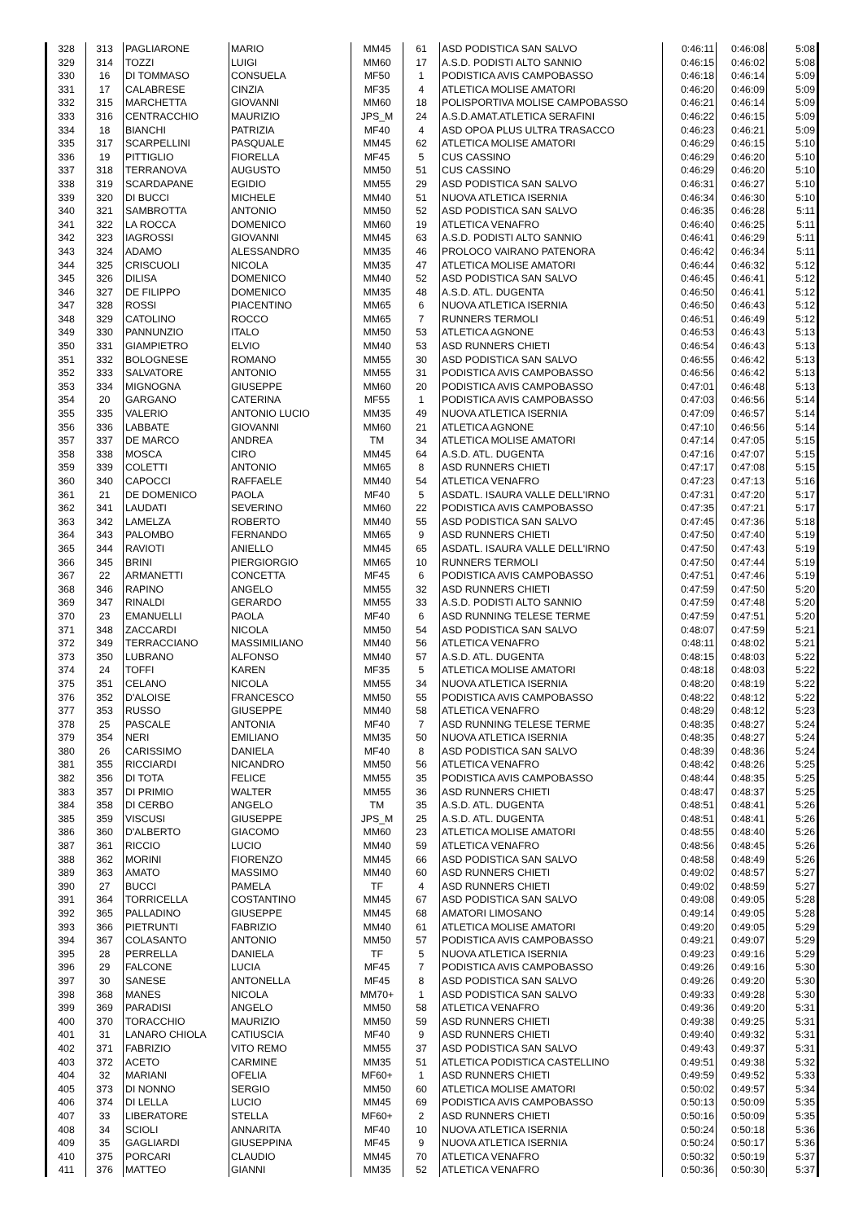| 328 | 313 | PAGLIARONE | MARIO | MM45 | 61 | ASD PODISTICA SAN SALVO | 0:46:11 | 0:46:08 | 5:08 |
| 329 | 314 | TOZZI | LUIGI | MM60 | 17 | A.S.D. PODISTI ALTO SANNIO | 0:46:15 | 0:46:02 | 5:08 |
| 330 | 16 | DI TOMMASO | CONSUELA | MF50 | 1 | PODISTICA AVIS CAMPOBASSO | 0:46:18 | 0:46:14 | 5:09 |
| 331 | 17 | CALABRESE | CINZIA | MF35 | 4 | ATLETICA MOLISE AMATORI | 0:46:20 | 0:46:09 | 5:09 |
| 332 | 315 | MARCHETTA | GIOVANNI | MM60 | 18 | POLISPORTIVA MOLISE CAMPOBASSO | 0:46:21 | 0:46:14 | 5:09 |
| 333 | 316 | CENTRACCHIO | MAURIZIO | JPS_M | 24 | A.S.D.AMAT.ATLETICA SERAFINI | 0:46:22 | 0:46:15 | 5:09 |
| 334 | 18 | BIANCHI | PATRIZIA | MF40 | 4 | ASD OPOA PLUS ULTRA TRASACCO | 0:46:23 | 0:46:21 | 5:09 |
| 335 | 317 | SCARPELLINI | PASQUALE | MM45 | 62 | ATLETICA MOLISE AMATORI | 0:46:29 | 0:46:15 | 5:10 |
| 336 | 19 | PITTIGLIO | FIORELLA | MF45 | 5 | CUS CASSINO | 0:46:29 | 0:46:20 | 5:10 |
| 337 | 318 | TERRANOVA | AUGUSTO | MM50 | 51 | CUS CASSINO | 0:46:29 | 0:46:20 | 5:10 |
| 338 | 319 | SCARDAPANE | EGIDIO | MM55 | 29 | ASD PODISTICA SAN SALVO | 0:46:31 | 0:46:27 | 5:10 |
| 339 | 320 | DI BUCCI | MICHELE | MM40 | 51 | NUOVA ATLETICA ISERNIA | 0:46:34 | 0:46:30 | 5:10 |
| 340 | 321 | SAMBROTTA | ANTONIO | MM50 | 52 | ASD PODISTICA SAN SALVO | 0:46:35 | 0:46:28 | 5:11 |
| 341 | 322 | LA ROCCA | DOMENICO | MM60 | 19 | ATLETICA VENAFRO | 0:46:40 | 0:46:25 | 5:11 |
| 342 | 323 | IAGROSSI | GIOVANNI | MM45 | 63 | A.S.D. PODISTI ALTO SANNIO | 0:46:41 | 0:46:29 | 5:11 |
| 343 | 324 | ADAMO | ALESSANDRO | MM35 | 46 | PROLOCO VAIRANO PATENORA | 0:46:42 | 0:46:34 | 5:11 |
| 344 | 325 | CRISCUOLI | NICOLA | MM35 | 47 | ATLETICA MOLISE AMATORI | 0:46:44 | 0:46:32 | 5:12 |
| 345 | 326 | DILISA | DOMENICO | MM40 | 52 | ASD PODISTICA SAN SALVO | 0:46:45 | 0:46:41 | 5:12 |
| 346 | 327 | DE FILIPPO | DOMENICO | MM35 | 48 | A.S.D. ATL. DUGENTA | 0:46:50 | 0:46:41 | 5:12 |
| 347 | 328 | ROSSI | PIACENTINO | MM65 | 6 | NUOVA ATLETICA ISERNIA | 0:46:50 | 0:46:43 | 5:12 |
| 348 | 329 | CATOLINO | ROCCO | MM65 | 7 | RUNNERS TERMOLI | 0:46:51 | 0:46:49 | 5:12 |
| 349 | 330 | PANNUNZIO | ITALO | MM50 | 53 | ATLETICA AGNONE | 0:46:53 | 0:46:43 | 5:13 |
| 350 | 331 | GIAMPIETRO | ELVIO | MM40 | 53 | ASD RUNNERS CHIETI | 0:46:54 | 0:46:43 | 5:13 |
| 351 | 332 | BOLOGNESE | ROMANO | MM55 | 30 | ASD PODISTICA SAN SALVO | 0:46:55 | 0:46:42 | 5:13 |
| 352 | 333 | SALVATORE | ANTONIO | MM55 | 31 | PODISTICA AVIS CAMPOBASSO | 0:46:56 | 0:46:42 | 5:13 |
| 353 | 334 | MIGNOGNA | GIUSEPPE | MM60 | 20 | PODISTICA AVIS CAMPOBASSO | 0:47:01 | 0:46:48 | 5:13 |
| 354 | 20 | GARGANO | CATERINA | MF55 | 1 | PODISTICA AVIS CAMPOBASSO | 0:47:03 | 0:46:56 | 5:14 |
| 355 | 335 | VALERIO | ANTONIO LUCIO | MM35 | 49 | NUOVA ATLETICA ISERNIA | 0:47:09 | 0:46:57 | 5:14 |
| 356 | 336 | LABBATE | GIOVANNI | MM60 | 21 | ATLETICA AGNONE | 0:47:10 | 0:46:56 | 5:14 |
| 357 | 337 | DE MARCO | ANDREA | TM | 34 | ATLETICA MOLISE AMATORI | 0:47:14 | 0:47:05 | 5:15 |
| 358 | 338 | MOSCA | CIRO | MM45 | 64 | A.S.D. ATL. DUGENTA | 0:47:16 | 0:47:07 | 5:15 |
| 359 | 339 | COLETTI | ANTONIO | MM65 | 8 | ASD RUNNERS CHIETI | 0:47:17 | 0:47:08 | 5:15 |
| 360 | 340 | CAPOCCI | RAFFAELE | MM40 | 54 | ATLETICA VENAFRO | 0:47:23 | 0:47:13 | 5:16 |
| 361 | 21 | DE DOMENICO | PAOLA | MF40 | 5 | ASDATL. ISAURA VALLE DELL'IRNO | 0:47:31 | 0:47:20 | 5:17 |
| 362 | 341 | LAUDATI | SEVERINO | MM60 | 22 | PODISTICA AVIS CAMPOBASSO | 0:47:35 | 0:47:21 | 5:17 |
| 363 | 342 | LAMELZA | ROBERTO | MM40 | 55 | ASD PODISTICA SAN SALVO | 0:47:45 | 0:47:36 | 5:18 |
| 364 | 343 | PALOMBO | FERNANDO | MM65 | 9 | ASD RUNNERS CHIETI | 0:47:50 | 0:47:40 | 5:19 |
| 365 | 344 | RAVIOTI | ANIELLO | MM45 | 65 | ASDATL. ISAURA VALLE DELL'IRNO | 0:47:50 | 0:47:43 | 5:19 |
| 366 | 345 | BRINI | PIERGIORGIO | MM65 | 10 | RUNNERS TERMOLI | 0:47:50 | 0:47:44 | 5:19 |
| 367 | 22 | ARMANETTI | CONCETTA | MF45 | 6 | PODISTICA AVIS CAMPOBASSO | 0:47:51 | 0:47:46 | 5:19 |
| 368 | 346 | RAPINO | ANGELO | MM55 | 32 | ASD RUNNERS CHIETI | 0:47:59 | 0:47:50 | 5:20 |
| 369 | 347 | RINALDI | GERARDO | MM55 | 33 | A.S.D. PODISTI ALTO SANNIO | 0:47:59 | 0:47:48 | 5:20 |
| 370 | 23 | EMANUELLI | PAOLA | MF40 | 6 | ASD RUNNING TELESE TERME | 0:47:59 | 0:47:51 | 5:20 |
| 371 | 348 | ZACCARDI | NICOLA | MM50 | 54 | ASD PODISTICA SAN SALVO | 0:48:07 | 0:47:59 | 5:21 |
| 372 | 349 | TERRACCIANO | MASSIMILIANO | MM40 | 56 | ATLETICA VENAFRO | 0:48:11 | 0:48:02 | 5:21 |
| 373 | 350 | LUBRANO | ALFONSO | MM40 | 57 | A.S.D. ATL. DUGENTA | 0:48:15 | 0:48:03 | 5:22 |
| 374 | 24 | TOFFI | KAREN | MF35 | 5 | ATLETICA MOLISE AMATORI | 0:48:18 | 0:48:03 | 5:22 |
| 375 | 351 | CELANO | NICOLA | MM55 | 34 | NUOVA ATLETICA ISERNIA | 0:48:20 | 0:48:19 | 5:22 |
| 376 | 352 | D'ALOISE | FRANCESCO | MM50 | 55 | PODISTICA AVIS CAMPOBASSO | 0:48:22 | 0:48:12 | 5:22 |
| 377 | 353 | RUSSO | GIUSEPPE | MM40 | 58 | ATLETICA VENAFRO | 0:48:29 | 0:48:12 | 5:23 |
| 378 | 25 | PASCALE | ANTONIA | MF40 | 7 | ASD RUNNING TELESE TERME | 0:48:35 | 0:48:27 | 5:24 |
| 379 | 354 | NERI | EMILIANO | MM35 | 50 | NUOVA ATLETICA ISERNIA | 0:48:35 | 0:48:27 | 5:24 |
| 380 | 26 | CARISSIMO | DANIELA | MF40 | 8 | ASD PODISTICA SAN SALVO | 0:48:39 | 0:48:36 | 5:24 |
| 381 | 355 | RICCIARDI | NICANDRO | MM50 | 56 | ATLETICA VENAFRO | 0:48:42 | 0:48:26 | 5:25 |
| 382 | 356 | DI TOTA | FELICE | MM55 | 35 | PODISTICA AVIS CAMPOBASSO | 0:48:44 | 0:48:35 | 5:25 |
| 383 | 357 | DI PRIMIO | WALTER | MM55 | 36 | ASD RUNNERS CHIETI | 0:48:47 | 0:48:37 | 5:25 |
| 384 | 358 | DI CERBO | ANGELO | TM | 35 | A.S.D. ATL. DUGENTA | 0:48:51 | 0:48:41 | 5:26 |
| 385 | 359 | VISCUSI | GIUSEPPE | JPS_M | 25 | A.S.D. ATL. DUGENTA | 0:48:51 | 0:48:41 | 5:26 |
| 386 | 360 | D'ALBERTO | GIACOMO | MM60 | 23 | ATLETICA MOLISE AMATORI | 0:48:55 | 0:48:40 | 5:26 |
| 387 | 361 | RICCIO | LUCIO | MM40 | 59 | ATLETICA VENAFRO | 0:48:56 | 0:48:45 | 5:26 |
| 388 | 362 | MORINI | FIORENZO | MM45 | 66 | ASD PODISTICA SAN SALVO | 0:48:58 | 0:48:49 | 5:26 |
| 389 | 363 | AMATO | MASSIMO | MM40 | 60 | ASD RUNNERS CHIETI | 0:49:02 | 0:48:57 | 5:27 |
| 390 | 27 | BUCCI | PAMELA | TF | 4 | ASD RUNNERS CHIETI | 0:49:02 | 0:48:59 | 5:27 |
| 391 | 364 | TORRICELLA | COSTANTINO | MM45 | 67 | ASD PODISTICA SAN SALVO | 0:49:08 | 0:49:05 | 5:28 |
| 392 | 365 | PALLADINO | GIUSEPPE | MM45 | 68 | AMATORI LIMOSANO | 0:49:14 | 0:49:05 | 5:28 |
| 393 | 366 | PIETRUNTI | FABRIZIO | MM40 | 61 | ATLETICA MOLISE AMATORI | 0:49:20 | 0:49:05 | 5:29 |
| 394 | 367 | COLASANTO | ANTONIO | MM50 | 57 | PODISTICA AVIS CAMPOBASSO | 0:49:21 | 0:49:07 | 5:29 |
| 395 | 28 | PERRELLA | DANIELA | TF | 5 | NUOVA ATLETICA ISERNIA | 0:49:23 | 0:49:16 | 5:29 |
| 396 | 29 | FALCONE | LUCIA | MF45 | 7 | PODISTICA AVIS CAMPOBASSO | 0:49:26 | 0:49:16 | 5:30 |
| 397 | 30 | SANESE | ANTONELLA | MF45 | 8 | ASD PODISTICA SAN SALVO | 0:49:26 | 0:49:20 | 5:30 |
| 398 | 368 | MANES | NICOLA | MM70+ | 1 | ASD PODISTICA SAN SALVO | 0:49:33 | 0:49:28 | 5:30 |
| 399 | 369 | PARADISI | ANGELO | MM50 | 58 | ATLETICA VENAFRO | 0:49:36 | 0:49:20 | 5:31 |
| 400 | 370 | TORACCHIO | MAURIZIO | MM50 | 59 | ASD RUNNERS CHIETI | 0:49:38 | 0:49:25 | 5:31 |
| 401 | 31 | LANARO CHIOLA | CATIUSCIA | MF40 | 9 | ASD RUNNERS CHIETI | 0:49:40 | 0:49:32 | 5:31 |
| 402 | 371 | FABRIZIO | VITO REMO | MM55 | 37 | ASD PODISTICA SAN SALVO | 0:49:43 | 0:49:37 | 5:31 |
| 403 | 372 | ACETO | CARMINE | MM35 | 51 | ATLETICA PODISTICA CASTELLINO | 0:49:51 | 0:49:38 | 5:32 |
| 404 | 32 | MARIANI | OFELIA | MF60+ | 1 | ASD RUNNERS CHIETI | 0:49:59 | 0:49:52 | 5:33 |
| 405 | 373 | DI NONNO | SERGIO | MM50 | 60 | ATLETICA MOLISE AMATORI | 0:50:02 | 0:49:57 | 5:34 |
| 406 | 374 | DI LELLA | LUCIO | MM45 | 69 | PODISTICA AVIS CAMPOBASSO | 0:50:13 | 0:50:09 | 5:35 |
| 407 | 33 | LIBERATORE | STELLA | MF60+ | 2 | ASD RUNNERS CHIETI | 0:50:16 | 0:50:09 | 5:35 |
| 408 | 34 | SCIOLI | ANNARITA | MF40 | 10 | NUOVA ATLETICA ISERNIA | 0:50:24 | 0:50:18 | 5:36 |
| 409 | 35 | GAGLIARDI | GIUSEPPINA | MF45 | 9 | NUOVA ATLETICA ISERNIA | 0:50:24 | 0:50:17 | 5:36 |
| 410 | 375 | PORCARI | CLAUDIO | MM45 | 70 | ATLETICA VENAFRO | 0:50:32 | 0:50:19 | 5:37 |
| 411 | 376 | MATTEO | GIANNI | MM35 | 52 | ATLETICA VENAFRO | 0:50:36 | 0:50:30 | 5:37 |